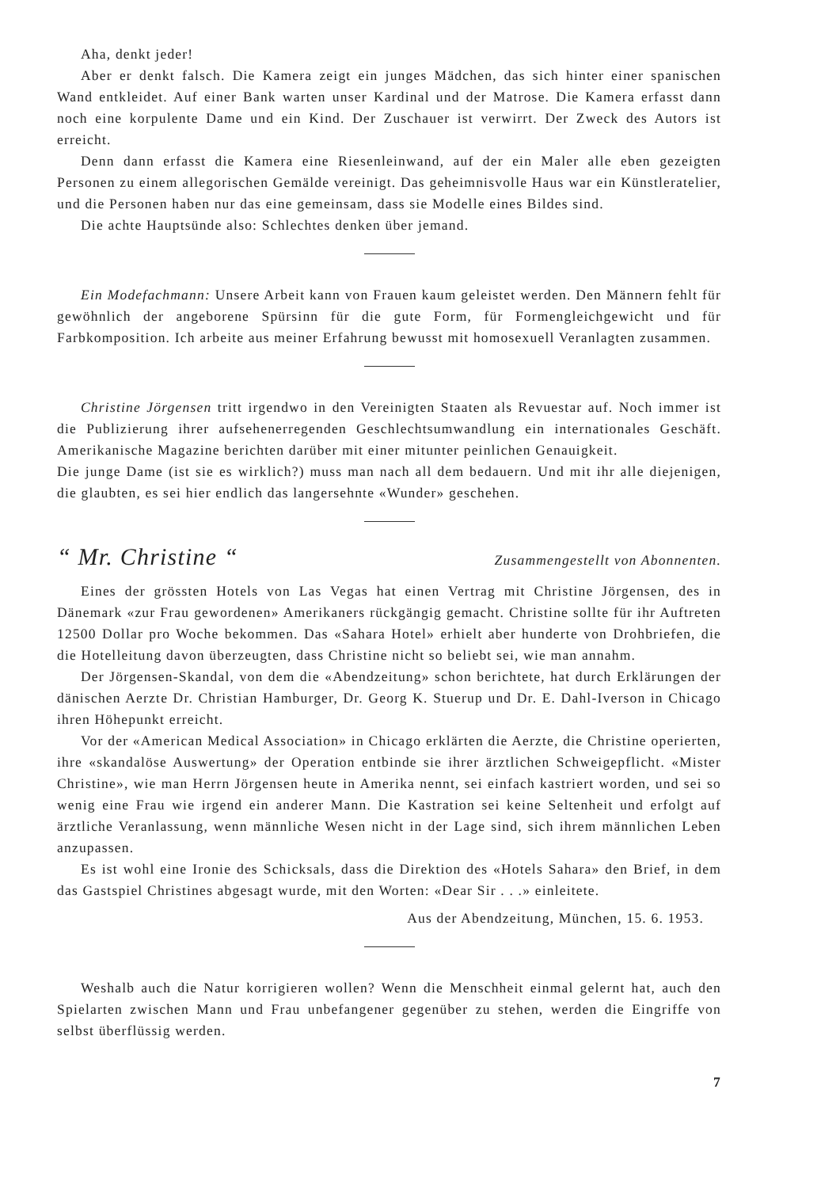Aha, denkt jeder!
Aber er denkt falsch. Die Kamera zeigt ein junges Mädchen, das sich hinter einer spanischen Wand entkleidet. Auf einer Bank warten unser Kardinal und der Matrose. Die Kamera erfasst dann noch eine korpulente Dame und ein Kind. Der Zuschauer ist verwirrt. Der Zweck des Autors ist erreicht.
Denn dann erfasst die Kamera eine Riesenleinwand, auf der ein Maler alle eben gezeigten Personen zu einem allegorischen Gemälde vereinigt. Das geheimnisvolle Haus war ein Künstleratelier, und die Personen haben nur das eine gemeinsam, dass sie Modelle eines Bildes sind.
Die achte Hauptsünde also: Schlechtes denken über jemand.
Ein Modefachmann: Unsere Arbeit kann von Frauen kaum geleistet werden. Den Männern fehlt für gewöhnlich der angeborene Spürsinn für die gute Form, für Formengleichgewicht und für Farbkomposition. Ich arbeite aus meiner Erfahrung bewusst mit homosexuell Veranlagten zusammen.
Christine Jörgensen tritt irgendwo in den Vereinigten Staaten als Revuestar auf. Noch immer ist die Publizierung ihrer aufsehenerregenden Geschlechtsumwandlung ein internationales Geschäft. Amerikanische Magazine berichten darüber mit einer mitunter peinlichen Genauigkeit.
Die junge Dame (ist sie es wirklich?) muss man nach all dem bedauern. Und mit ihr alle diejenigen, die glaubten, es sei hier endlich das langersehnte «Wunder» geschehen.
“ Mr. Christine “Zusammengestellt von Abonnenten.
Eines der grössten Hotels von Las Vegas hat einen Vertrag mit Christine Jörgensen, des in Dänemark «zur Frau gewordenen» Amerikaners rückgängig gemacht. Christine sollte für ihr Auftreten 12500 Dollar pro Woche bekommen. Das «Sahara Hotel» erhielt aber hunderte von Drohbriefen, die die Hotelleitung davon überzeugten, dass Christine nicht so beliebt sei, wie man annahm.
Der Jörgensen-Skandal, von dem die «Abendzeitung» schon berichtete, hat durch Erklärungen der dänischen Aerzte Dr. Christian Hamburger, Dr. Georg K. Stuerup und Dr. E. Dahl-Iverson in Chicago ihren Höhepunkt erreicht.
Vor der «American Medical Association» in Chicago erklärten die Aerzte, die Christine operierten, ihre «skandalöse Auswertung» der Operation entbinde sie ihrer ärztlichen Schweigepflicht. «Mister Christine», wie man Herrn Jörgensen heute in Amerika nennt, sei einfach kastriert worden, und sei so wenig eine Frau wie irgend ein anderer Mann. Die Kastration sei keine Seltenheit und erfolgt auf ärztliche Veranlassung, wenn männliche Wesen nicht in der Lage sind, sich ihrem männlichen Leben anzupassen.
Es ist wohl eine Ironie des Schicksals, dass die Direktion des «Hotels Sahara» den Brief, in dem das Gastspiel Christines abgesagt wurde, mit den Worten: «Dear Sir . . .» einleitete.
Aus der Abendzeitung, München, 15. 6. 1953.
Weshalb auch die Natur korrigieren wollen? Wenn die Menschheit einmal gelernt hat, auch den Spielarten zwischen Mann und Frau unbefangener gegenüber zu stehen, werden die Eingriffe von selbst überflüssig werden.
7